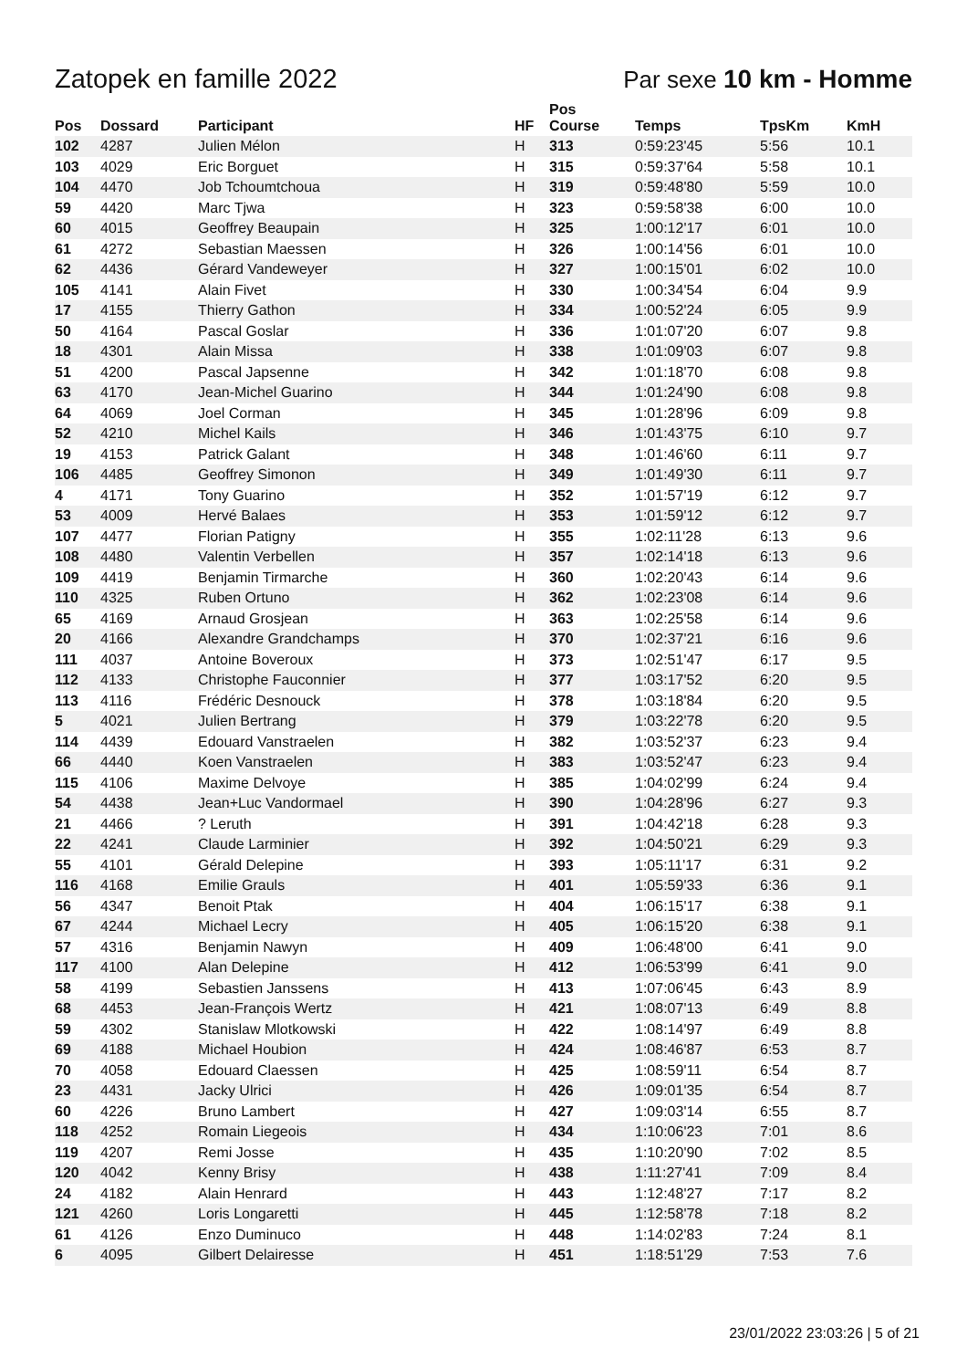Zatopek en famille 2022 Par sexe 10 km - Homme
| Pos | Dossard | Participant | HF | Pos Course | Temps | TpsKm | KmH |
| --- | --- | --- | --- | --- | --- | --- | --- |
| 102 | 4287 | Julien Mélon | H | 313 | 0:59:23'45 | 5:56 | 10.1 |
| 103 | 4029 | Eric Borguet | H | 315 | 0:59:37'64 | 5:58 | 10.1 |
| 104 | 4470 | Job Tchoumtchoua | H | 319 | 0:59:48'80 | 5:59 | 10.0 |
| 59 | 4420 | Marc Tjwa | H | 323 | 0:59:58'38 | 6:00 | 10.0 |
| 60 | 4015 | Geoffrey Beaupain | H | 325 | 1:00:12'17 | 6:01 | 10.0 |
| 61 | 4272 | Sebastian Maessen | H | 326 | 1:00:14'56 | 6:01 | 10.0 |
| 62 | 4436 | Gérard Vandeweyer | H | 327 | 1:00:15'01 | 6:02 | 10.0 |
| 105 | 4141 | Alain Fivet | H | 330 | 1:00:34'54 | 6:04 | 9.9 |
| 17 | 4155 | Thierry Gathon | H | 334 | 1:00:52'24 | 6:05 | 9.9 |
| 50 | 4164 | Pascal Goslar | H | 336 | 1:01:07'20 | 6:07 | 9.8 |
| 18 | 4301 | Alain Missa | H | 338 | 1:01:09'03 | 6:07 | 9.8 |
| 51 | 4200 | Pascal Japsenne | H | 342 | 1:01:18'70 | 6:08 | 9.8 |
| 63 | 4170 | Jean-Michel Guarino | H | 344 | 1:01:24'90 | 6:08 | 9.8 |
| 64 | 4069 | Joel Corman | H | 345 | 1:01:28'96 | 6:09 | 9.8 |
| 52 | 4210 | Michel Kails | H | 346 | 1:01:43'75 | 6:10 | 9.7 |
| 19 | 4153 | Patrick Galant | H | 348 | 1:01:46'60 | 6:11 | 9.7 |
| 106 | 4485 | Geoffrey Simonon | H | 349 | 1:01:49'30 | 6:11 | 9.7 |
| 4 | 4171 | Tony Guarino | H | 352 | 1:01:57'19 | 6:12 | 9.7 |
| 53 | 4009 | Hervé Balaes | H | 353 | 1:01:59'12 | 6:12 | 9.7 |
| 107 | 4477 | Florian Patigny | H | 355 | 1:02:11'28 | 6:13 | 9.6 |
| 108 | 4480 | Valentin Verbellen | H | 357 | 1:02:14'18 | 6:13 | 9.6 |
| 109 | 4419 | Benjamin Tirmarche | H | 360 | 1:02:20'43 | 6:14 | 9.6 |
| 110 | 4325 | Ruben Ortuno | H | 362 | 1:02:23'08 | 6:14 | 9.6 |
| 65 | 4169 | Arnaud Grosjean | H | 363 | 1:02:25'58 | 6:14 | 9.6 |
| 20 | 4166 | Alexandre Grandchamps | H | 370 | 1:02:37'21 | 6:16 | 9.6 |
| 111 | 4037 | Antoine Boveroux | H | 373 | 1:02:51'47 | 6:17 | 9.5 |
| 112 | 4133 | Christophe Fauconnier | H | 377 | 1:03:17'52 | 6:20 | 9.5 |
| 113 | 4116 | Frédéric Desnouck | H | 378 | 1:03:18'84 | 6:20 | 9.5 |
| 5 | 4021 | Julien Bertrang | H | 379 | 1:03:22'78 | 6:20 | 9.5 |
| 114 | 4439 | Edouard Vanstraelen | H | 382 | 1:03:52'37 | 6:23 | 9.4 |
| 66 | 4440 | Koen Vanstraelen | H | 383 | 1:03:52'47 | 6:23 | 9.4 |
| 115 | 4106 | Maxime Delvoye | H | 385 | 1:04:02'99 | 6:24 | 9.4 |
| 54 | 4438 | Jean+Luc Vandormael | H | 390 | 1:04:28'96 | 6:27 | 9.3 |
| 21 | 4466 | ? Leruth | H | 391 | 1:04:42'18 | 6:28 | 9.3 |
| 22 | 4241 | Claude Larminier | H | 392 | 1:04:50'21 | 6:29 | 9.3 |
| 55 | 4101 | Gérald Delepine | H | 393 | 1:05:11'17 | 6:31 | 9.2 |
| 116 | 4168 | Emilie Grauls | H | 401 | 1:05:59'33 | 6:36 | 9.1 |
| 56 | 4347 | Benoit Ptak | H | 404 | 1:06:15'17 | 6:38 | 9.1 |
| 67 | 4244 | Michael Lecry | H | 405 | 1:06:15'20 | 6:38 | 9.1 |
| 57 | 4316 | Benjamin Nawyn | H | 409 | 1:06:48'00 | 6:41 | 9.0 |
| 117 | 4100 | Alan Delepine | H | 412 | 1:06:53'99 | 6:41 | 9.0 |
| 58 | 4199 | Sebastien Janssens | H | 413 | 1:07:06'45 | 6:43 | 8.9 |
| 68 | 4453 | Jean-François Wertz | H | 421 | 1:08:07'13 | 6:49 | 8.8 |
| 59 | 4302 | Stanislaw Mlotkowski | H | 422 | 1:08:14'97 | 6:49 | 8.8 |
| 69 | 4188 | Michael Houbion | H | 424 | 1:08:46'87 | 6:53 | 8.7 |
| 70 | 4058 | Edouard Claessen | H | 425 | 1:08:59'11 | 6:54 | 8.7 |
| 23 | 4431 | Jacky Ulrici | H | 426 | 1:09:01'35 | 6:54 | 8.7 |
| 60 | 4226 | Bruno Lambert | H | 427 | 1:09:03'14 | 6:55 | 8.7 |
| 118 | 4252 | Romain Liegeois | H | 434 | 1:10:06'23 | 7:01 | 8.6 |
| 119 | 4207 | Remi Josse | H | 435 | 1:10:20'90 | 7:02 | 8.5 |
| 120 | 4042 | Kenny Brisy | H | 438 | 1:11:27'41 | 7:09 | 8.4 |
| 24 | 4182 | Alain Henrard | H | 443 | 1:12:48'27 | 7:17 | 8.2 |
| 121 | 4260 | Loris Longaretti | H | 445 | 1:12:58'78 | 7:18 | 8.2 |
| 61 | 4126 | Enzo Duminuco | H | 448 | 1:14:02'83 | 7:24 | 8.1 |
| 6 | 4095 | Gilbert Delairesse | H | 451 | 1:18:51'29 | 7:53 | 7.6 |
23/01/2022 23:03:26 | 5 of 21